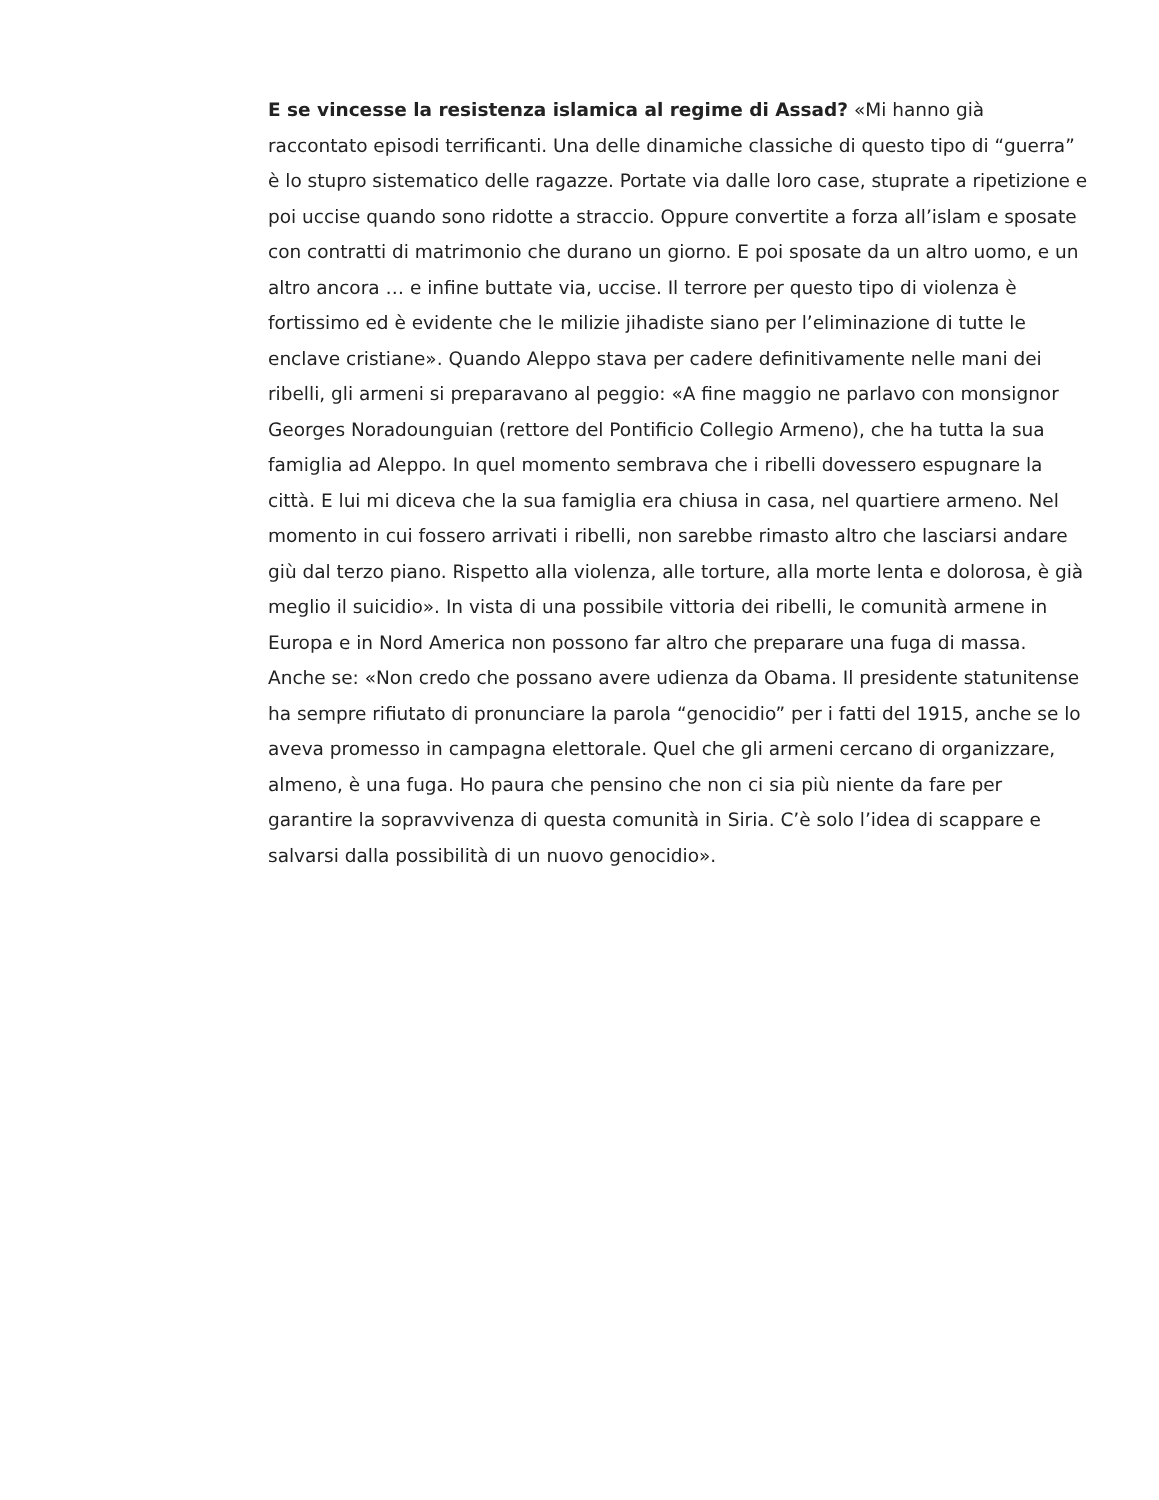E se vincesse la resistenza islamica al regime di Assad? «Mi hanno già raccontato episodi terrificanti. Una delle dinamiche classiche di questo tipo di “guerra” è lo stupro sistematico delle ragazze. Portate via dalle loro case, stuprate a ripetizione e poi uccise quando sono ridotte a straccio. Oppure convertite a forza all’islam e sposate con contratti di matrimonio che durano un giorno. E poi sposate da un altro uomo, e un altro ancora … e infine buttate via, uccise. Il terrore per questo tipo di violenza è fortissimo ed è evidente che le milizie jihadiste siano per l’eliminazione di tutte le enclave cristiane». Quando Aleppo stava per cadere definitivamente nelle mani dei ribelli, gli armeni si preparavano al peggio: «A fine maggio ne parlavo con monsignor Georges Noradounguian (rettore del Pontificio Collegio Armeno), che ha tutta la sua famiglia ad Aleppo. In quel momento sembrava che i ribelli dovessero espugnare la città. E lui mi diceva che la sua famiglia era chiusa in casa, nel quartiere armeno. Nel momento in cui fossero arrivati i ribelli, non sarebbe rimasto altro che lasciarsi andare giù dal terzo piano. Rispetto alla violenza, alle torture, alla morte lenta e dolorosa, è già meglio il suicidio». In vista di una possibile vittoria dei ribelli, le comunità armene in Europa e in Nord America non possono far altro che preparare una fuga di massa. Anche se: «Non credo che possano avere udienza da Obama. Il presidente statunitense ha sempre rifiutato di pronunciare la parola “genocidio” per i fatti del 1915, anche se lo aveva promesso in campagna elettorale. Quel che gli armeni cercano di organizzare, almeno, è una fuga. Ho paura che pensino che non ci sia più niente da fare per garantire la sopravvivenza di questa comunità in Siria. C’è solo l’idea di scappare e salvarsi dalla possibilità di un nuovo genocidio».